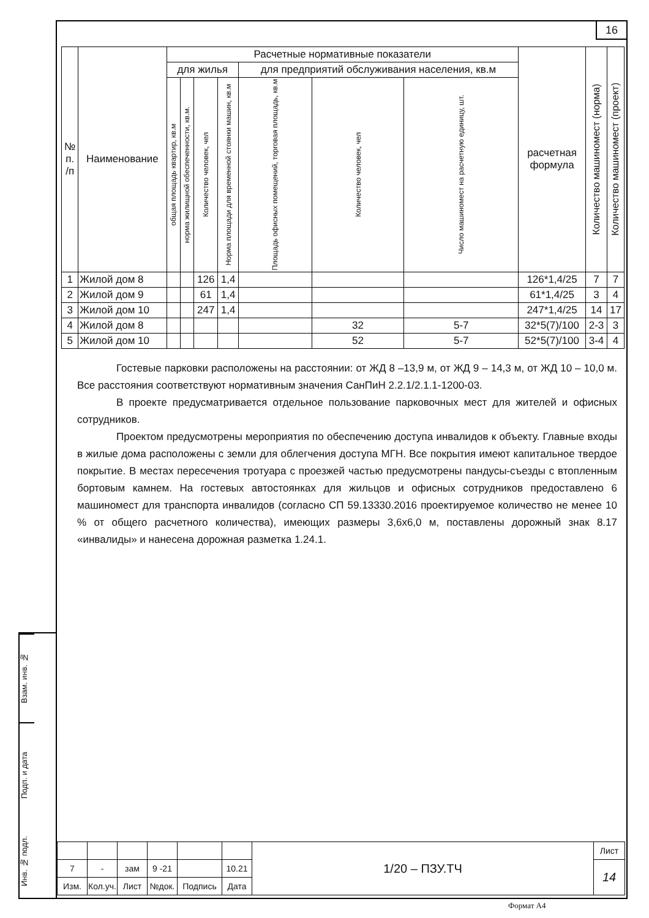16
| № п. /п | Наименование | Расчетные нормативные показатели | | | | | | | расчетная формула | Количество машиномест (норма) | Количество машиномест (проект) |
| --- | --- | --- | --- | --- | --- | --- | --- | --- | --- | --- | --- |
| | | для жилья | | | | для предприятий обслуживания населения, кв.м | | | | | |
| | | общая площадь квартир, кв.м | норма жилищной обеспеченности, кв.м. | Количество человек, чел | Норма площади для временной стоянки машин, кв.м | Площадь офисных помещений, торговая площадь, кв.м | Количество человек, чел | Число машиномест на расчетную единицу, шт. | | | |
| 1 | Жилой дом 8 | | | 126 | 1,4 | | | | 126*1,4/25 | 7 | 7 |
| 2 | Жилой дом 9 | | | 61 | 1,4 | | | | 61*1,4/25 | 3 | 4 |
| 3 | Жилой дом 10 | | | 247 | 1,4 | | | | 247*1,4/25 | 14 | 17 |
| 4 | Жилой дом 8 | | | | | | 32 | 5-7 | 32*5(7)/100 | 2-3 | 3 |
| 5 | Жилой дом 10 | | | | | | 52 | 5-7 | 52*5(7)/100 | 3-4 | 4 |
Гостевые парковки расположены на расстоянии: от ЖД 8 –13,9 м, от ЖД 9 – 14,3 м, от ЖД 10 – 10,0 м. Все расстояния соответствуют нормативным значения СанПиН 2.2.1/2.1.1-1200-03.
В проекте предусматривается отдельное пользование парковочных мест для жителей и офисных сотрудников.
Проектом предусмотрены мероприятия по обеспечению доступа инвалидов к объекту. Главные входы в жилые дома расположены с земли для облегчения доступа МГН. Все покрытия имеют капитальное твердое покрытие. В местах пересечения тротуара с проезжей частью предусмотрены пандусы-съезды с втопленным бортовым камнем. На гостевых автостоянках для жильцов и офисных сотрудников предоставлено 6 машиномест для транспорта инвалидов (согласно СП 59.13330.2016 проектируемое количество не менее 10 % от общего расчетного количества), имеющих размеры 3,6х6,0 м, поставлены дорожный знак 8.17 «инвалиды» и нанесена дорожная разметка 1.24.1.
Взам. инв. №
Подп. и дата
Инв. № подл.
| | | | | | | 1/20 – ПЗУ.ТЧ | Лист |
| 7 | - | зам | 9 -21 | | 10.21 | | 14 |
| Изм. | Кол.уч. | Лист | №док. | Подпись | Дата | | |
Формат А4